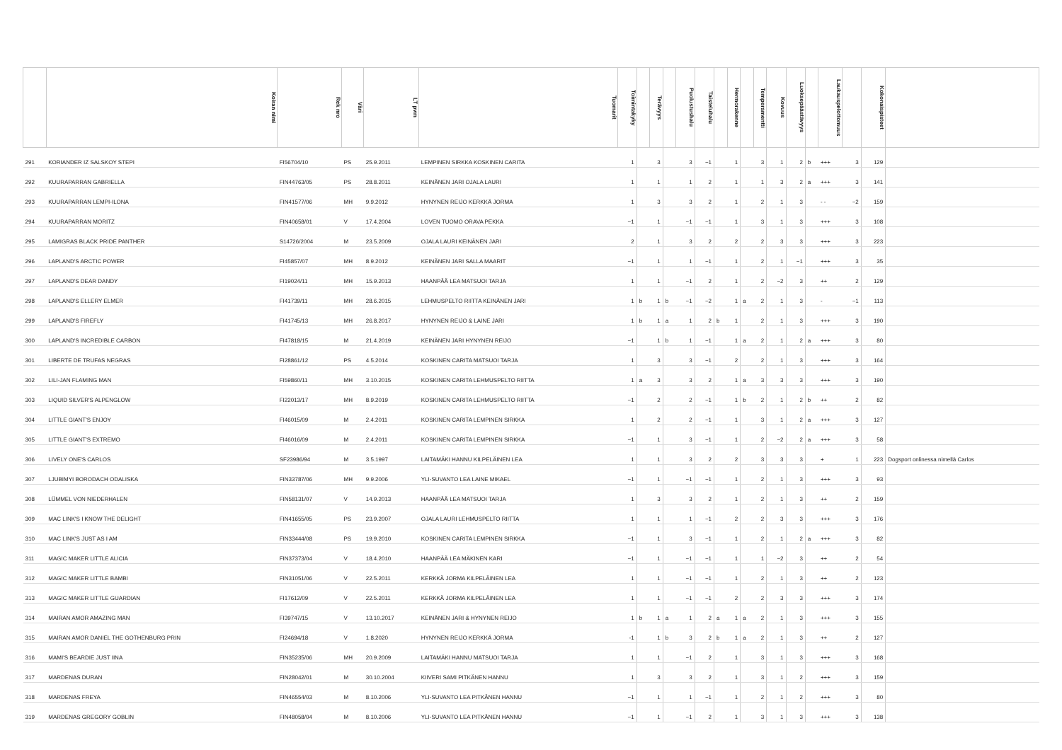| | Koiran nimi | Rek nro | Väri | LT pvm | Tuomarit | Toimintakyky | | Terävyys | | Puolustushalu | Taistelu­halu | | Hermorakenne | | Temperamentti | Kovuus | Luoksepäästävyys | | Laukauspelottomuus | | Kokonaispisteet | |
| --- | --- | --- | --- | --- | --- | --- | --- | --- | --- | --- | --- | --- | --- | --- | --- | --- | --- | --- | --- | --- | --- | --- |
| 291 | KORIANDER IZ SALSKOY STEPI | FI56704/10 | PS | 25.9.2011 | LEMPINEN SIRKKA KOSKINEN CARITA | 1 | | 3 | | 3 | −1 | | 1 | | 3 | 1 | 2 | b | +++ | 3 | 129 | |
| 292 | KUURAPARRAN GABRIELLA | FIN44763/05 | PS | 28.8.2011 | KEINÄNEN JARI OJALA LAURI | 1 | | 1 | | 1 | 2 | | 1 | | 1 | 3 | 2 | a | +++ | 3 | 141 | |
| 293 | KUURAPARRAN LEMPI-ILONA | FIN41577/06 | MH | 9.9.2012 | HYNYNEN REIJO KERKKÄ JORMA | 1 | | 3 | | 3 | 2 | | 1 | | 2 | 1 | 3 | | - - | −2 | 159 | |
| 294 | KUURAPARRAN MORITZ | FIN40658/01 | V | 17.4.2004 | LOVEN TUOMO ORAVA PEKKA | −1 | | 1 | | −1 | −1 | | 1 | | 3 | 1 | 3 | | +++ | 3 | 108 | |
| 295 | LAMIGRAS BLACK PRIDE PANTHER | S14726/2004 | M | 23.5.2009 | OJALA LAURI KEINÄNEN JARI | 2 | | 1 | | 3 | 2 | | 2 | | 2 | 3 | 3 | | +++ | 3 | 223 | |
| 296 | LAPLAND'S ARCTIC POWER | FI45857/07 | MH | 8.9.2012 | KEINÄNEN JARI SALLA MAARIT | −1 | | 1 | | 1 | −1 | | 1 | | 2 | 1 | −1 | | +++ | 3 | 35 | |
| 297 | LAPLAND'S DEAR DANDY | FI19024/11 | MH | 15.9.2013 | HAANPÄÄ LEA MATSUOI TARJA | 1 | | 1 | | −1 | 2 | | 1 | | 2 | −2 | 3 | | ++ | 2 | 129 | |
| 298 | LAPLAND'S ELLERY ELMER | FI41739/11 | MH | 28.6.2015 | LEHMUSPELTO RIITTA KEINÄNEN JARI | 1 | b | 1 | b | −1 | −2 | | 1 | a | 2 | 1 | 3 | | - | −1 | 113 | |
| 299 | LAPLAND'S FIREFLY | FI41745/13 | MH | 26.8.2017 | HYNYNEN REIJO & LAINE JARI | 1 | b | 1 | a | 1 | 2 | b | 1 | | 2 | 1 | 3 | | +++ | 3 | 190 | |
| 300 | LAPLAND'S INCREDIBLE CARBON | FI47818/15 | M | 21.4.2019 | KEINÄNEN JARI HYNYNEN REIJO | −1 | | 1 | b | 1 | −1 | | 1 | a | 2 | 1 | 2 | a | +++ | 3 | 80 | |
| 301 | LIBERTE DE TRUFAS NEGRAS | FI28861/12 | PS | 4.5.2014 | KOSKINEN CARITA MATSUOI TARJA | 1 | | 3 | | 3 | −1 | | 2 | | 2 | 1 | 3 | | +++ | 3 | 164 | |
| 302 | LILI-JAN FLAMING MAN | FI59860/11 | MH | 3.10.2015 | KOSKINEN CARITA LEHMUSPELTO RIITTA | 1 | a | 3 | | 3 | 2 | | 1 | a | 3 | 3 | 3 | | +++ | 3 | 190 | |
| 303 | LIQUID SILVER'S ALPENGLOW | FI22013/17 | MH | 8.9.2019 | KOSKINEN CARITA LEHMUSPELTO RIITTA | −1 | | 2 | | 2 | −1 | | 1 | b | 2 | 1 | 2 | b | ++ | 2 | 82 | |
| 304 | LITTLE GIANT'S ENJOY | FI46015/09 | M | 2.4.2011 | KOSKINEN CARITA LEMPINEN SIRKKA | 1 | | 2 | | 2 | −1 | | 1 | | 3 | 1 | 2 | a | +++ | 3 | 127 | |
| 305 | LITTLE GIANT'S EXTREMO | FI46016/09 | M | 2.4.2011 | KOSKINEN CARITA LEMPINEN SIRKKA | −1 | | 1 | | 3 | −1 | | 1 | | 2 | −2 | 2 | a | +++ | 3 | 58 | |
| 306 | LIVELY ONE'S CARLOS | SF23986/94 | M | 3.5.1997 | LAITAMÄKI HANNU KILPELÄINEN LEA | 1 | | 1 | | 3 | 2 | | 2 | | 3 | 3 | 3 | | + | 1 | 223 | Dogsport onlinessa nimellä Carlos |
| 307 | LJUBIMYI BORODACH ODALISKA | FIN33787/06 | MH | 9.9.2006 | YLI-SUVANTO LEA LAINE MIKAEL | −1 | | 1 | | −1 | −1 | | 1 | | 2 | 1 | 3 | | +++ | 3 | 93 | |
| 308 | LÜMMEL VON NIEDERHALEN | FIN58131/07 | V | 14.9.2013 | HAANPÄÄ LEA MATSUOI TARJA | 1 | | 3 | | 3 | 2 | | 1 | | 2 | 1 | 3 | | ++ | 2 | 159 | |
| 309 | MAC LINK'S I KNOW THE DELIGHT | FIN41655/05 | PS | 23.9.2007 | OJALA LAURI LEHMUSPELTO RIITTA | 1 | | 1 | | 1 | −1 | | 2 | | 2 | 3 | 3 | | +++ | 3 | 176 | |
| 310 | MAC LINK'S JUST AS I AM | FIN33444/08 | PS | 19.9.2010 | KOSKINEN CARITA LEMPINEN SIRKKA | −1 | | 1 | | 3 | −1 | | 1 | | 2 | 1 | 2 | a | +++ | 3 | 82 | |
| 311 | MAGIC MAKER LITTLE ALICIA | FIN37373/04 | V | 18.4.2010 | HAANPÄÄ LEA MÄKINEN KARI | −1 | | 1 | | −1 | −1 | | 1 | | 1 | −2 | 3 | | ++ | 2 | 54 | |
| 312 | MAGIC MAKER LITTLE BAMBI | FIN31051/06 | V | 22.5.2011 | KERKKÄ JORMA KILPELÄINEN LEA | 1 | | 1 | | −1 | −1 | | 1 | | 2 | 1 | 3 | | ++ | 2 | 123 | |
| 313 | MAGIC MAKER LITTLE GUARDIAN | FI17612/09 | V | 22.5.2011 | KERKKÄ JORMA KILPELÄINEN LEA | 1 | | 1 | | −1 | −1 | | 2 | | 2 | 3 | 3 | | +++ | 3 | 174 | |
| 314 | MAIRAN AMOR AMAZING MAN | FI39747/15 | V | 13.10.2017 | KEINÄNEN JARI & HYNYNEN REIJO | 1 | b | 1 | a | 1 | 2 | a | 1 | a | 2 | 1 | 3 | | +++ | 3 | 155 | |
| 315 | MAIRAN AMOR DANIEL THE GOTHENBURG PRIN | FI24694/18 | V | 1.8.2020 | HYNYNEN REIJO KERKKÄ JORMA | -1 | | 1 | b | 3 | 2 | b | 1 | a | 2 | 1 | 3 | | ++ | 2 | 127 | |
| 316 | MAMI'S BEARDIE JUST IINA | FIN35235/06 | MH | 20.9.2009 | LAITAMÄKI HANNU MATSUOI TARJA | 1 | | 1 | | −1 | 2 | | 1 | | 3 | 1 | 3 | | +++ | 3 | 168 | |
| 317 | MARDENAS DURAN | FIN28042/01 | M | 30.10.2004 | KIIVERI SAMI PITKÄNEN HANNU | 1 | | 3 | | 3 | 2 | | 1 | | 3 | 1 | 2 | | +++ | 3 | 159 | |
| 318 | MARDENAS FREYA | FIN46554/03 | M | 8.10.2006 | YLI-SUVANTO LEA PITKÄNEN HANNU | −1 | | 1 | | 1 | −1 | | 1 | | 2 | 1 | 2 | | +++ | 3 | 80 | |
| 319 | MARDENAS GREGORY GOBLIN | FIN48058/04 | M | 8.10.2006 | YLI-SUVANTO LEA PITKÄNEN HANNU | −1 | | 1 | | −1 | 2 | | 1 | | 3 | 1 | 3 | | +++ | 3 | 138 | |